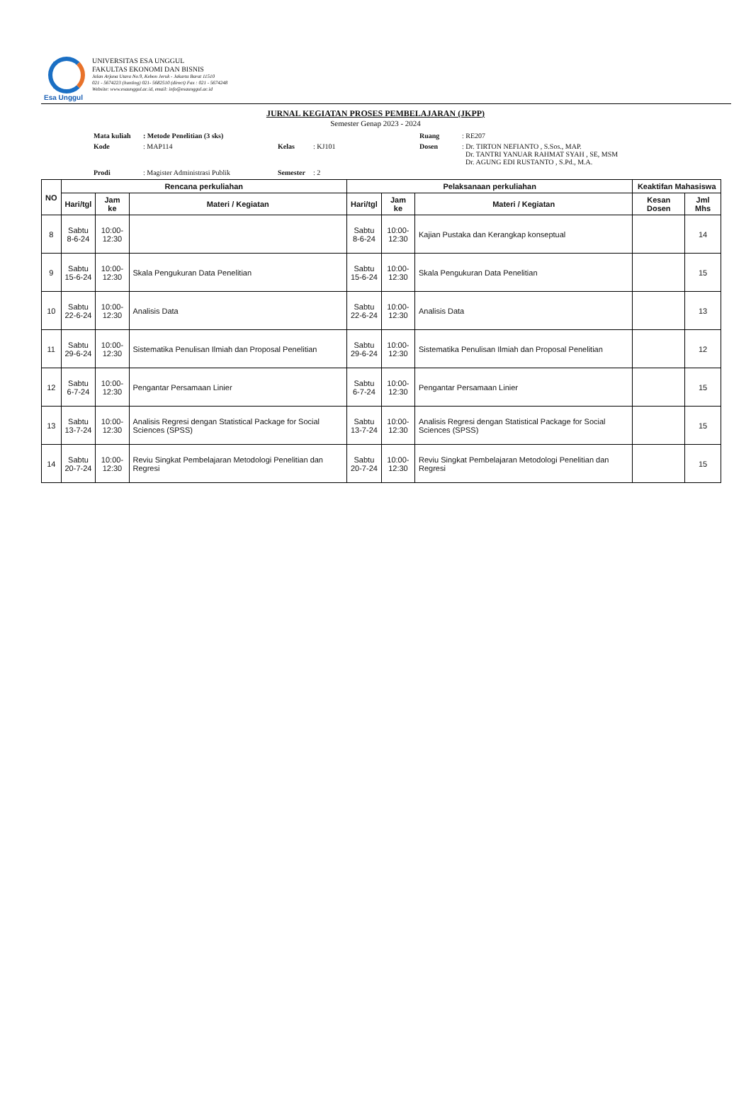Esa Unggul
UNIVERSITAS ESA UNGGUL
FAKULTAS EKONOMI DAN BISNIS
Jalan Arjuna Utara No.9, Kebon Jeruk - Jakarta Barat 11510
021 - 5674223 (hunting) 021- 5682510 (direct) Fax : 021 - 5674248
Website: www.esaunggul.ac.id, email: info@esaunggul.ac.id
JURNAL KEGIATAN PROSES PEMBELAJARAN (JKPP)
Semester Genap 2023 - 2024
Mata kuliah: Metode Penelitian (3 sks) Ruang: RE207 Kode: MAP114 Kelas: KJ101 Dosen: Dr. TIRTON NEFIANTO , S.Sos., MAP.
Dr. TANTRI YANUAR RAHMAT SYAH , SE, MSM
Dr. AGUNG EDI RUSTANTO , S.Pd., M.A. Prodi: Magister Administrasi Publik Semester: 2
| NO | Rencana perkuliahan | | | Pelaksanaan perkuliahan | | | Keaktifan Mahasiswa | |
| --- | --- | --- | --- | --- | --- | --- | --- | --- |
| | Hari/tgl | Jam ke | Materi / Kegiatan | Hari/tgl | Jam ke | Materi / Kegiatan | Kesan Dosen | Jml Mhs |
| 8 | Sabtu 8-6-24 | 10:00- 12:30 | | Sabtu 8-6-24 | 10:00- 12:30 | Kajian Pustaka dan Kerangkap konseptual | | 14 |
| 9 | Sabtu 15-6-24 | 10:00- 12:30 | Skala Pengukuran Data Penelitian | Sabtu 15-6-24 | 10:00- 12:30 | Skala Pengukuran Data Penelitian | | 15 |
| 10 | Sabtu 22-6-24 | 10:00- 12:30 | Analisis Data | Sabtu 22-6-24 | 10:00- 12:30 | Analisis Data | | 13 |
| 11 | Sabtu 29-6-24 | 10:00- 12:30 | Sistematika Penulisan Ilmiah dan Proposal Penelitian | Sabtu 29-6-24 | 10:00- 12:30 | Sistematika Penulisan Ilmiah dan Proposal Penelitian | | 12 |
| 12 | Sabtu 6-7-24 | 10:00- 12:30 | Pengantar Persamaan Linier | Sabtu 6-7-24 | 10:00- 12:30 | Pengantar Persamaan Linier | | 15 |
| 13 | Sabtu 13-7-24 | 10:00- 12:30 | Analisis Regresi dengan Statistical Package for Social Sciences (SPSS) | Sabtu 13-7-24 | 10:00- 12:30 | Analisis Regresi dengan Statistical Package for Social Sciences (SPSS) | | 15 |
| 14 | Sabtu 20-7-24 | 10:00- 12:30 | Reviu Singkat Pembelajaran Metodologi Penelitian dan Regresi | Sabtu 20-7-24 | 10:00- 12:30 | Reviu Singkat Pembelajaran Metodologi Penelitian dan Regresi | | 15 |